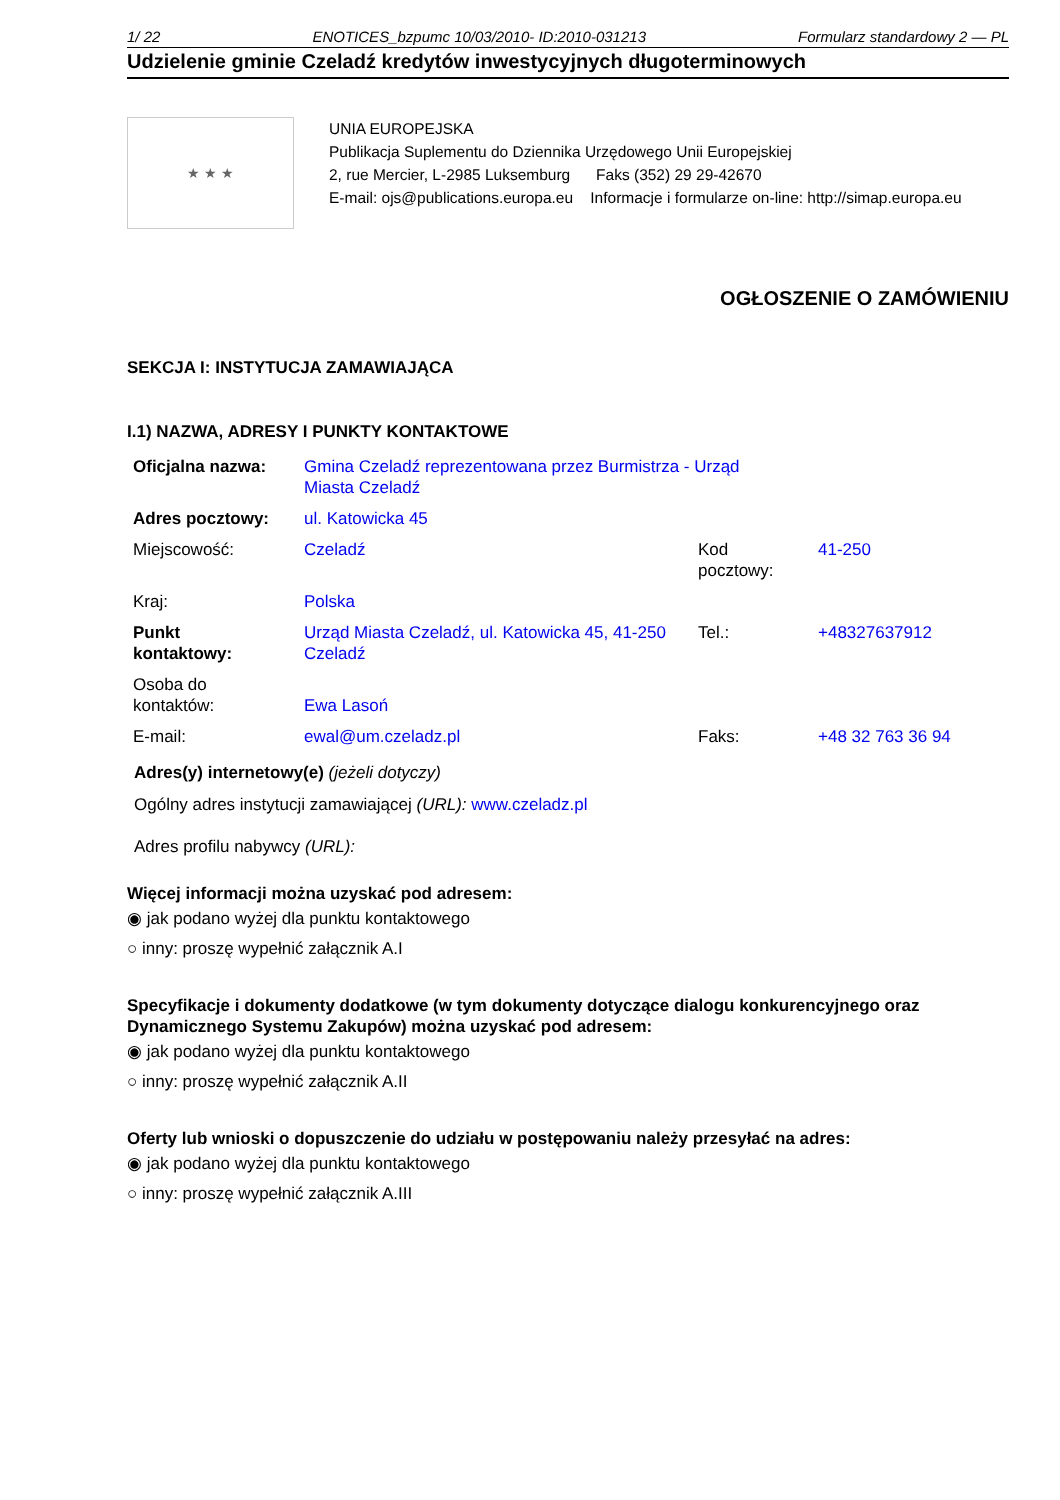1/ 22 ENOTICES_bzpumc 10/03/2010- ID:2010-031213 Formularz standardowy 2 — PL
Udzielenie gminie Czeladź kredytów inwestycyjnych długoterminowych
★ ★ ★
UNIA EUROPEJSKA
Publikacja Suplementu do Dziennika Urzędowego Unii Europejskiej
2, rue Mercier, L-2985 Luksemburg Faks (352) 29 29-42670
E-mail: ojs@publications.europa.eu Informacje i formularze on-line: http://simap.europa.eu
OGŁOSZENIE O ZAMÓWIENIU
SEKCJA I: INSTYTUCJA ZAMAWIAJĄCA
I.1) NAZWA, ADRESY I PUNKTY KONTAKTOWE
| Oficjalna nazwa: | Gmina Czeladź reprezentowana przez Burmistrza - Urząd Miasta Czeladź | | |
| Adres pocztowy: | ul. Katowicka 45 | | |
| Miejscowość: | Czeladź | Kod pocztowy: | 41-250 |
| Kraj: | Polska | | |
| Punkt kontaktowy: | Urząd Miasta Czeladź, ul. Katowicka 45, 41-250 Czeladź | Tel.: | +48327637912 |
| Osoba do kontaktów: | Ewa Lasoń | | |
| E-mail: | ewal@um.czeladz.pl | Faks: | +48 32 763 36 94 |
Adres(y) internetowy(e) (jeżeli dotyczy)
Ogólny adres instytucji zamawiającej (URL): www.czeladz.pl
Adres profilu nabywcy (URL):
Więcej informacji można uzyskać pod adresem:
◉ jak podano wyżej dla punktu kontaktowego
○ inny: proszę wypełnić załącznik A.I
Specyfikacje i dokumenty dodatkowe (w tym dokumenty dotyczące dialogu konkurencyjnego oraz Dynamicznego Systemu Zakupów) można uzyskać pod adresem:
◉ jak podano wyżej dla punktu kontaktowego
○ inny: proszę wypełnić załącznik A.II
Oferty lub wnioski o dopuszczenie do udziału w postępowaniu należy przesyłać na adres:
◉ jak podano wyżej dla punktu kontaktowego
○ inny: proszę wypełnić załącznik A.III